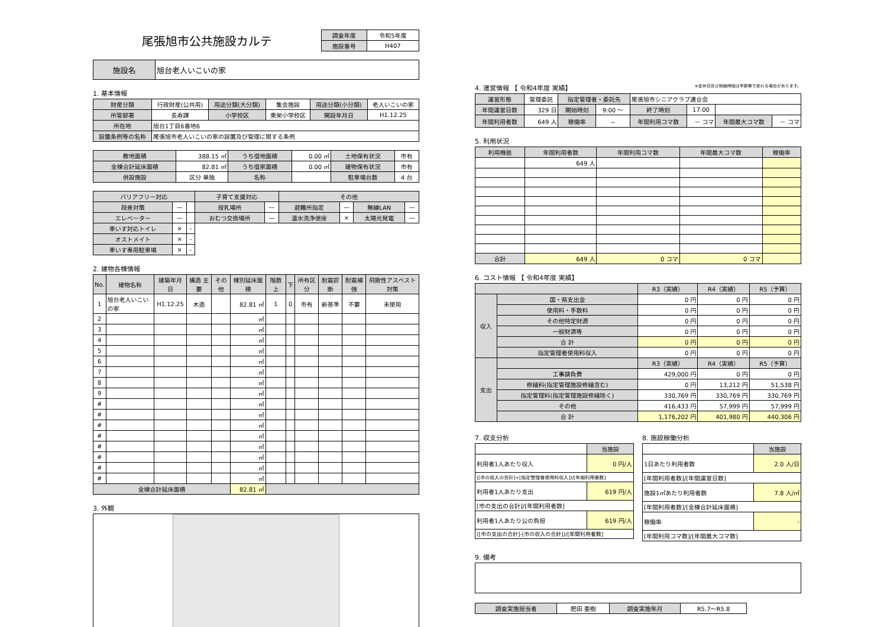| 尾張旭市公共施設カルテ | 調査年度 | 令和5年度 |
| | 施設番号 | H407 |
| 施設名 | 旭台老人いこいの家 |
1. 基本情報
| 財産分類 | 行政財産(公共用) | 用途分類(大分類) | 集会施設 | 用途分類(小分類) | 老人いこいの家 |
| 所管部署 | 長寿課 | 小学校区 | 東栄小学校区 | 開設年月日 | H1.12.25 |
| 所在地 | 旭台1丁目6番地6 | | | | |
| 設置条例等の名称 | 尾張旭市老人いこいの家の設置及び管理に関する条例 | | | | |
| 敷地面積 | 388.15 ㎡ | うち借地面積 | 0.00 ㎡ | 土地保有状況 | 市有 |
| 全棟合計延床面積 | 82.81 ㎡ | うち借家面積 | 0.00 ㎡ | 建物保有状況 | 市有 |
| 併設施設 | 区分 単独 | 名称 | | 駐車場台数 | 4 台 |
| バリアフリー対応 | | | 子育て支援対応 | | その他 | | | |
| --- | --- | --- | --- | --- | --- | --- | --- | --- |
| 段差対策 | — | | 授乳場所 | — | 避難所指定 | — | 無線LAN | — |
| エレベーター | — | | おむつ交換場所 | — | 温水洗浄便座 | × | 太陽光発電 | — |
| 車いす対応トイレ | × | - | | | | | | |
| オストメイト | × | - | | | | | | |
| 車いす専用駐車場 | × | - | | | | | | |
2. 建物各棟情報
| No. | 建物名称 | 建築年月日 | 構造 主要 | その他 | 棟別延床面積 | 階数 上 | 下 | 所有区分 | 耐震診断 | 耐震補強 | 飛散性アスベスト対策 |
| --- | --- | --- | --- | --- | --- | --- | --- | --- | --- | --- | --- |
| 1 | 旭台老人いこいの家 | H1.12.25 | 木造 | | 82.81 ㎡ | 1 | 0 | 市有 | 新基準 | 不要 | 未使用 |
| 2 | | | | | ㎡ | | | | | | |
| 3 | | | | | ㎡ | | | | | | |
| 4 | | | | | ㎡ | | | | | | |
| 5 | | | | | ㎡ | | | | | | |
| 6 | | | | | ㎡ | | | | | | |
| 7 | | | | | ㎡ | | | | | | |
| 8 | | | | | ㎡ | | | | | | |
| 9 | | | | | ㎡ | | | | | | |
| # | | | | | ㎡ | | | | | | |
| # | | | | | ㎡ | | | | | | |
| # | | | | | ㎡ | | | | | | |
| # | | | | | ㎡ | | | | | | |
| # | | | | | ㎡ | | | | | | |
| # | | | | | ㎡ | | | | | | |
| # | | | | | ㎡ | | | | | | |
| # | | | | | ㎡ | | | | | | |
| 全棟合計延床面積 | | | | | 82.81 ㎡ | | | | | | |
3. 外観
4. 運営情報 【 令和4年度 実績】 ※定休日及び開館時間は季節等で変わる場合があります。
| 運営形態 | 管理委託 | 指定管理者・委託先 | | 尾張旭市シニアクラブ連合会 | | | |
| 年間運営日数 | 329 日 | 開始時刻 | 9:00 ～ | 終了時刻 | 17:00 | | |
| 年間利用者数 | 649 人 | 稼働率 | － | 年間利用コマ数 | － コマ | 年間最大コマ数 | － コマ |
5. 利用状況
| 利用機能 | 年間利用者数 | 年間利用コマ数 | 年間最大コマ数 | 稼働率 |
| --- | --- | --- | --- | --- |
| | 649 人 | | | |
| 合計 | 649 人 | 0 コマ | 0 コマ | |
6. コスト情報 【 令和4年度 実績】
| | | R3（実績） | R4（実績） | R5（予算） |
| 収入 | 国・県支出金 | 0 円 | 0 円 | 0 円 |
| | 使用料・手数料 | 0 円 | 0 円 | 0 円 |
| | その他特定財源 | 0 円 | 0 円 | 0 円 |
| | 一般財源等 | 0 円 | 0 円 | 0 円 |
| | 合 計 | 0 円 | 0 円 | 0 円 |
| | 指定管理者使用料収入 | 0 円 | 0 円 | 0 円 |
| 支出 | | R3（実績） | R4（実績） | R5（予算） |
| | 工事請負費 | 429,000 円 | 0 円 | 0 円 |
| | 修繕料(指定管理施設修繕含む) | 0 円 | 13,212 円 | 51,538 円 |
| | 指定管理料(指定管理施設修繕除く) | 330,769 円 | 330,769 円 | 330,769 円 |
| | その他 | 416,433 円 | 57,999 円 | 57,999 円 |
| | 合 計 | 1,176,202 円 | 401,980 円 | 440,306 円 |
7. 収支分析
| | 当施設 |
| 利用者1人あたり収入 | 0 円/人 |
| ([市の収入の合計]+[指定管理者使用料収入])/[年間利用者数] | |
| 利用者1人あたり支出 | 619 円/人 |
| [市の支出の合計]/[年間利用者数] | |
| 利用者1人あたり公の負担 | 619 円/人 |
| ([市の支出の合計]-[市の収入の合計])/[年間利用者数] | |
8. 施設稼働分析
| | 当施設 |
| 1日あたり利用者数 | 2.0 人/日 |
| [年間利用者数]/[年間運営日数] | |
| 施設1㎡あたり利用者数 | 7.8 人/㎡ |
| [年間利用者数]/[全棟合計延床面積] | |
| 稼働率 | - |
| [年間利用コマ数]/[年間最大コマ数] | |
9. 備考
| 調査実施担当者 | 肥田 亜樹 | 調査実施年月 | R5.7～R5.8 |